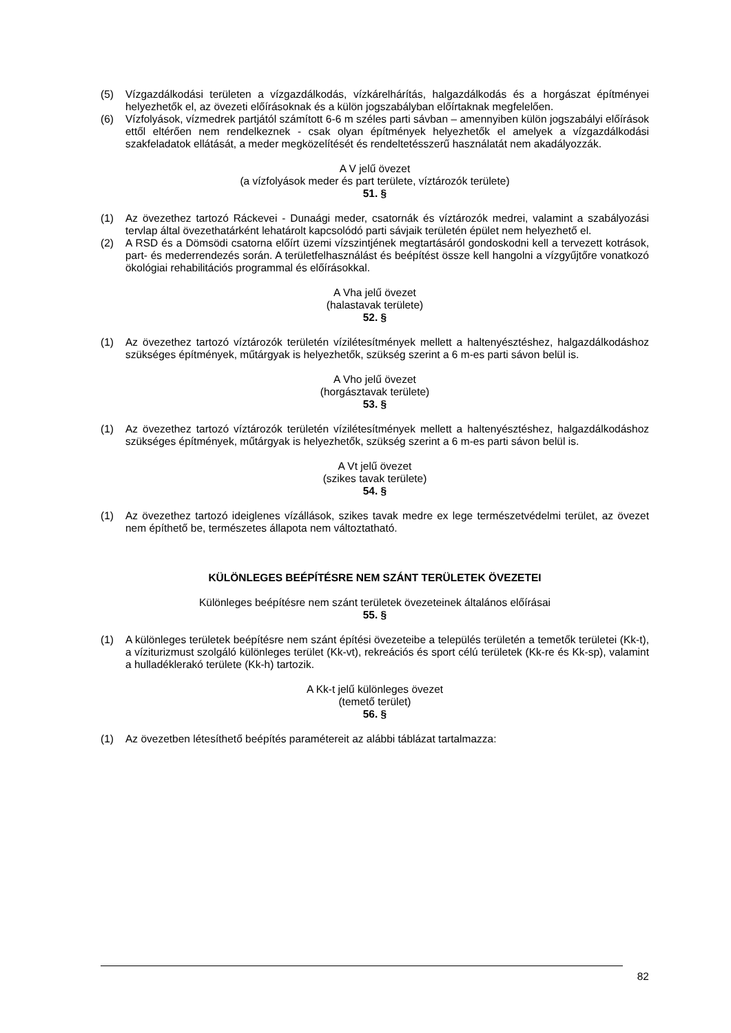(5) Vízgazdálkodási területen a vízgazdálkodás, vízkárelhárítás, halgazdálkodás és a horgászat építményei helyezhetők el, az övezeti előírásoknak és a külön jogszabályban előírtaknak megfelelően.
(6) Vízfolyások, vízmedrek partjától számított 6-6 m széles parti sávban – amennyiben külön jogszabályi előírások ettől eltérően nem rendelkeznek - csak olyan építmények helyezhetők el amelyek a vízgazdálkodási szakfeladatok ellátását, a meder megközelítését és rendeltetésszerű használatát nem akadályozzák.
A V jelű övezet
(a vízfolyások meder és part területe, víztározók területe)
51. §
(1) Az övezethez tartozó Ráckevei - Dunaági meder, csatornák és víztározók medrei, valamint a szabályozási tervlap által övezethatárként lehatárolt kapcsolódó parti sávjaik területén épület nem helyezhető el.
(2) A RSD és a Dömsödi csatorna előírt üzemi vízszintjének megtartásáról gondoskodni kell a tervezett kotrások, part- és mederrendezés során. A területfelhasználást és beépítést össze kell hangolni a vízgyűjtőre vonatkozó ökológiai rehabilitációs programmal és előírásokkal.
A Vha jelű övezet
(halastavak területe)
52. §
(1) Az övezethez tartozó víztározók területén vízilétesítmények mellett a haltenyésztéshez, halgazdálkodáshoz szükséges építmények, műtárgyak is helyezhetők, szükség szerint a 6 m-es parti sávon belül is.
A Vho jelű övezet
(horgásztavak területe)
53. §
(1) Az övezethez tartozó víztározók területén vízilétesítmények mellett a haltenyésztéshez, halgazdálkodáshoz szükséges építmények, műtárgyak is helyezhetők, szükség szerint a 6 m-es parti sávon belül is.
A Vt jelű övezet
(szikes tavak területe)
54. §
(1) Az övezethez tartozó ideiglenes vízállások, szikes tavak medre ex lege természetvédelmi terület, az övezet nem építhető be, természetes állapota nem változtatható.
KÜLÖNLEGES BEÉPÍTÉSRE NEM SZÁNT TERÜLETEK ÖVEZETEI
Különleges beépítésre nem szánt területek övezeteinek általános előírásai
55. §
(1) A különleges területek beépítésre nem szánt építési övezeteibe a település területén a temetők területei (Kk-t), a víziturizmust szolgáló különleges terület (Kk-vt), rekreációs és sport célú területek (Kk-re és Kk-sp), valamint a hulladéklerakó területe (Kk-h) tartozik.
A Kk-t jelű különleges övezet
(temető terület)
56. §
(1) Az övezetben létesíthető beépítés paramétereit az alábbi táblázat tartalmazza:
82